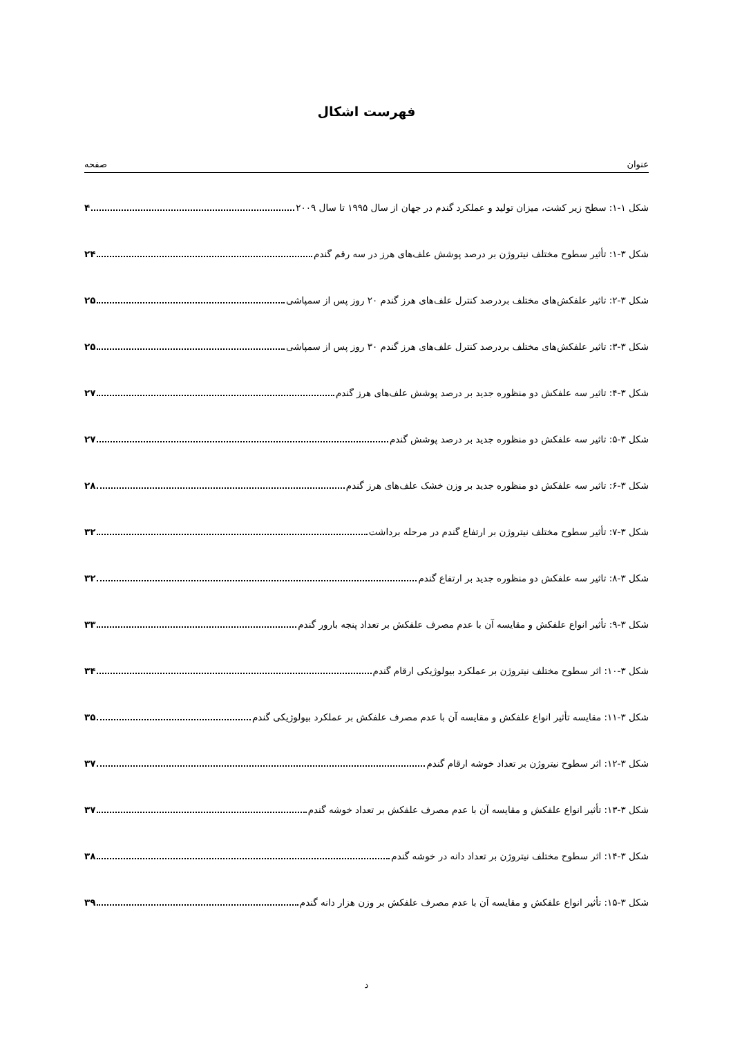فهرست اشکال
عنوان صفحه
شکل ۱-۱: سطح زیر کشت، میزان تولید و عملکرد گندم در جهان از سال ۱۹۹۵ تا سال ۲۰۰۹ ۴
شکل ۳-۱: تأثیر سطوح مختلف نیتروژن بر درصد پوشش علف‌های هرز در سه رقم گندم ۲۴
شکل ۳-۲: تاثیر علفکش‌های مختلف بردرصد کنترل علف‌های هرز گندم ۲۰ روز پس از سمپاشی ۲۵
شکل ۳-۳: تاثیر علفکش‌های مختلف بردرصد کنترل علف‌های هرز گندم ۳۰ روز پس از سمپاشی ۲۵
شکل ۳-۴: تاثیر سه علفکش دو منظوره جدید بر درصد پوشش علف‌های هرز گندم ۲۷
شکل ۳-۵: تاثیر سه علفکش دو منظوره جدید بر درصد پوشش گندم ۲۷
شکل ۳-۶: تاثیر سه علفکش دو منظوره جدید بر وزن خشک علف‌های هرز گندم ۲۸
شکل ۳-۷: تأثیر سطوح مختلف نیتروژن بر ارتفاع گندم در مرحله برداشت ۳۲
شکل ۳-۸: تاثیر سه علفکش دو منظوره جدید بر ارتفاع گندم ۳۲
شکل ۳-۹: تأثیر انواع علفکش و مقایسه آن با عدم مصرف علفکش بر تعداد پنجه بارور گندم ۳۳
شکل ۳-۱۰: اثر سطوح مختلف نیتروژن بر عملکرد بیولوژیکی ارقام گندم ۳۴
شکل ۳-۱۱: مقایسه تأثیر انواع علفکش و مقایسه آن با عدم مصرف علفکش بر عملکرد بیولوژیکی گندم ۳۵
شکل ۳-۱۲: اثر سطوح نیتروژن بر تعداد خوشه ارقام گندم ۳۷
شکل ۳-۱۳: تأثیر انواع علفکش و مقایسه آن با عدم مصرف علفکش بر تعداد خوشه گندم ۳۷
شکل ۳-۱۴: اثر سطوح مختلف نیتروژن بر تعداد دانه در خوشه گندم ۳۸
شکل ۳-۱۵: تأثیر انواع علفکش و مقایسه آن با عدم مصرف علفکش بر وزن هزار دانه گندم ۳۹
د